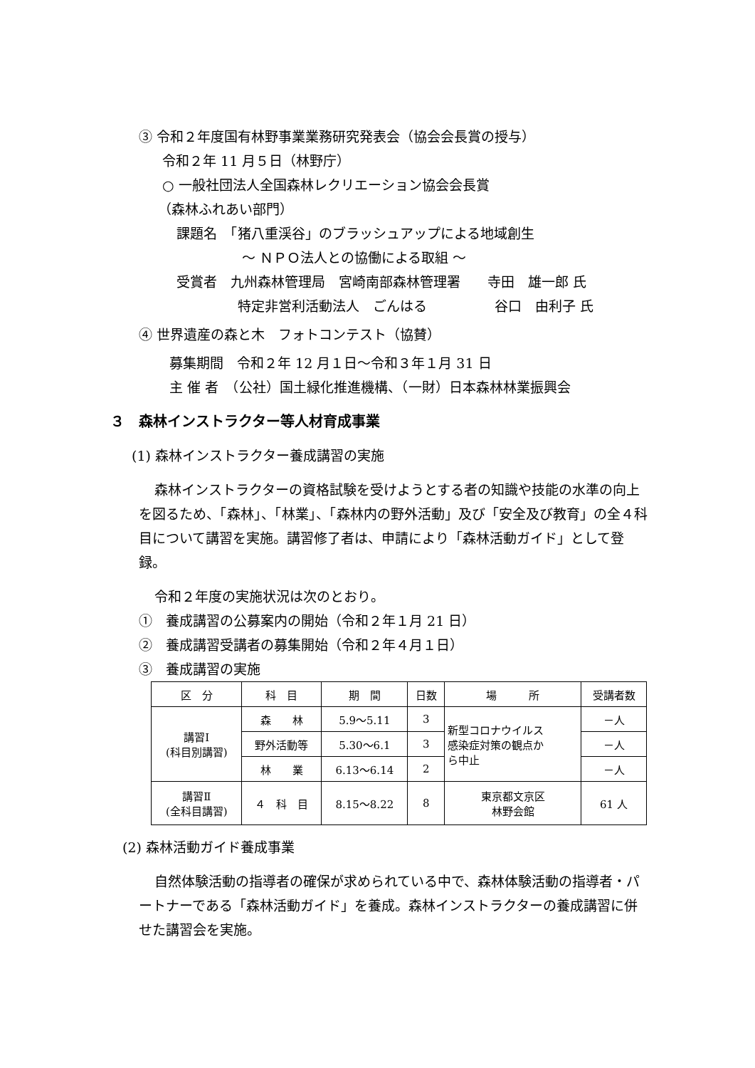③ 令和２年度国有林野事業業務研究発表会（協会会長賞の授与）
令和２年 11 月５日（林野庁）
○ 一般社団法人全国森林レクリエーション協会会長賞
（森林ふれあい部門）
課題名　「猪八重渓谷」のブラッシュアップによる地域創生
～ ＮＰＯ法人との協働による取組 ～
受賞者　九州森林管理局　宮崎南部森林管理署　　寺田　雄一郎 氏
特定非営利活動法人　ごんはる　　　　　谷口　由利子 氏
④ 世界遺産の森と木　フォトコンテスト（協賛）
募集期間　令和２年 12 月１日～令和３年１月 31 日
主 催 者　（公社）国土緑化推進機構、（一財）日本森林林業振興会
３　森林インストラクター等人材育成事業
(1) 森林インストラクター養成講習の実施
森林インストラクターの資格試験を受けようとする者の知識や技能の水準の向上を図るため、「森林」、「林業」、「森林内の野外活動」及び「安全及び教育」の全４科目について講習を実施。講習修了者は、申請により「森林活動ガイド」として登録。
令和２年度の実施状況は次のとおり。
①　養成講習の公募案内の開始（令和２年１月 21 日）
②　養成講習受講者の募集開始（令和２年４月１日）
③　養成講習の実施
| 区 分 | 科 目 | 期 間 | 日数 | 場 所 | 受講者数 |
| --- | --- | --- | --- | --- | --- |
| 講習Ⅰ (科目別講習) | 森 林 | 5.9～5.11 | 3 | 新型コロナウイルス 感染症対策の観点か ら中止 | －人 |
| | 野外活動等 | 5.30～6.1 | 3 | | －人 |
| | 林 業 | 6.13～6.14 | 2 | | －人 |
| 講習Ⅱ (全科目講習) | ４ 科 目 | 8.15～8.22 | 8 | 東京都文京区 林野会館 | 61 人 |
(2) 森林活動ガイド養成事業
自然体験活動の指導者の確保が求められている中で、森林体験活動の指導者・パートナーである「森林活動ガイド」を養成。森林インストラクターの養成講習に併せた講習会を実施。